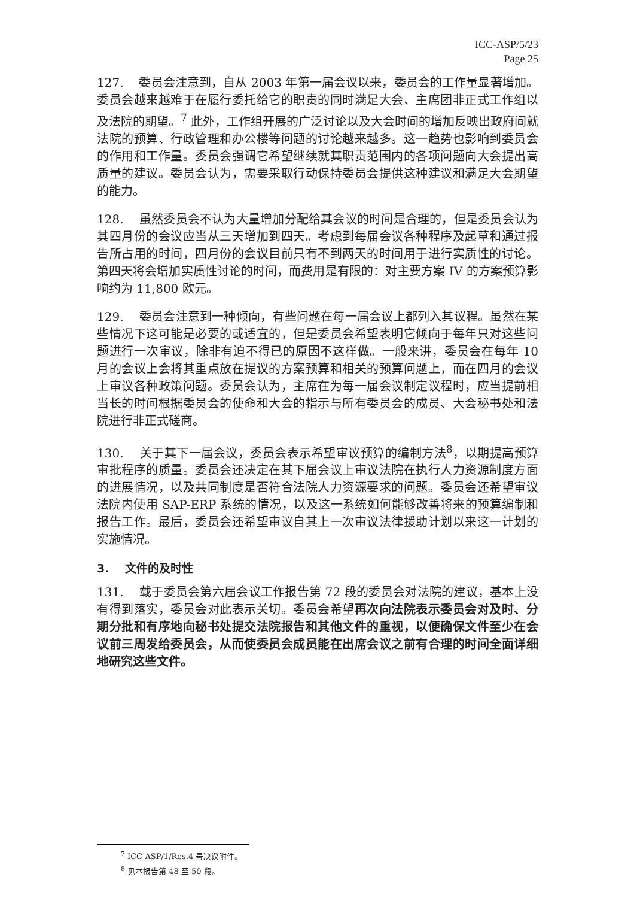ICC-ASP/5/23
Page 25
127. 委员会注意到，自从 2003 年第一届会议以来，委员会的工作量显著增加。委员会越来越难于在履行委托给它的职责的同时满足大会、主席团非正式工作组以及法院的期望。<sup>7</sup> 此外，工作组开展的广泛讨论以及大会时间的增加反映出政府间就法院的预算、行政管理和办公楼等问题的讨论越来越多。这一趋势也影响到委员会的作用和工作量。委员会强调它希望继续就其职责范围内的各项问题向大会提出高质量的建议。委员会认为，需要采取行动保持委员会提供这种建议和满足大会期望的能力。
128. 虽然委员会不认为大量增加分配给其会议的时间是合理的，但是委员会认为其四月份的会议应当从三天增加到四天。考虑到每届会议各种程序及起草和通过报告所占用的时间，四月份的会议目前只有不到两天的时间用于进行实质性的讨论。第四天将会增加实质性讨论的时间，而费用是有限的：对主要方案 IV 的方案预算影响约为 11,800 欧元。
129. 委员会注意到一种倾向，有些问题在每一届会议上都列入其议程。虽然在某些情况下这可能是必要的或适宜的，但是委员会希望表明它倾向于每年只对这些问题进行一次审议，除非有迫不得已的原因不这样做。一般来讲，委员会在每年 10 月的会议上会将其重点放在提议的方案预算和相关的预算问题上，而在四月的会议上审议各种政策问题。委员会认为，主席在为每一届会议制定议程时，应当提前相当长的时间根据委员会的使命和大会的指示与所有委员会的成员、大会秘书处和法院进行非正式磋商。
130. 关于其下一届会议，委员会表示希望审议预算的编制方法<sup>8</sup>，以期提高预算审批程序的质量。委员会还决定在其下届会议上审议法院在执行人力资源制度方面的进展情况，以及共同制度是否符合法院人力资源要求的问题。委员会还希望审议法院内使用 SAP-ERP 系统的情况，以及这一系统如何能够改善将来的预算编制和报告工作。最后，委员会还希望审议自其上一次审议法律援助计划以来这一计划的实施情况。
3. 文件的及时性
131. 载于委员会第六届会议工作报告第 72 段的委员会对法院的建议，基本上没有得到落实，委员会对此表示关切。委员会希望再次向法院表示委员会对及时、分期分批和有序地向秘书处提交法院报告和其他文件的重视，以便确保文件至少在会议前三周发给委员会，从而使委员会成员能在出席会议之前有合理的时间全面详细地研究这些文件。
<sup>7</sup> ICC-ASP/1/Res.4 号决议附件。
<sup>8</sup> 见本报告第 48 至 50 段。